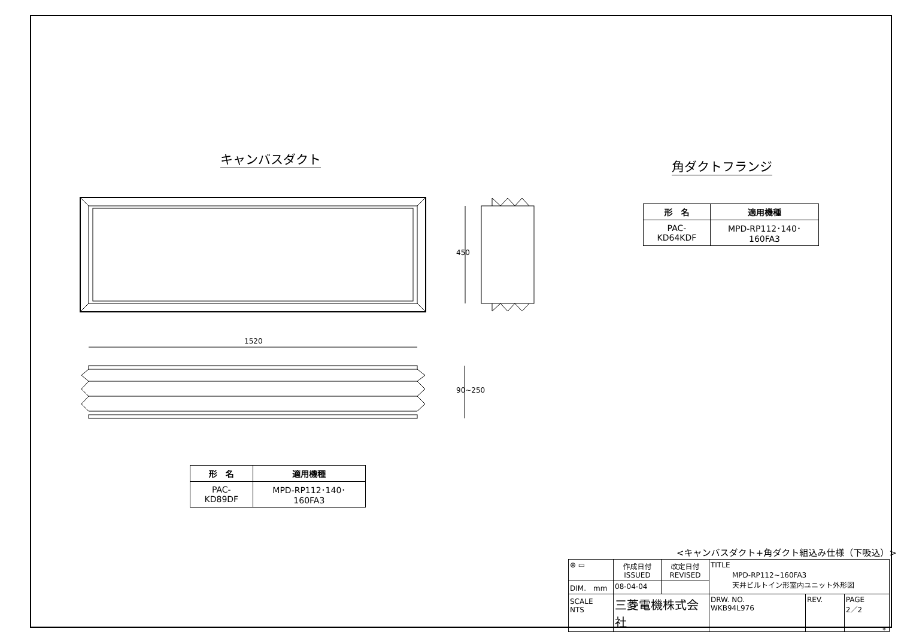キャンバスダクト 角ダクトフランジ
1520
450
90~250
| 形 名 | 適用機種 |
| --- | --- |
| PAC-KD64KDF | MPD-RP112･140･160FA3 |
| 形 名 | 適用機種 |
| --- | --- |
| PAC-KD89DF | MPD-RP112･140･160FA3 |
<キャンバスダクト+角ダクト組込み仕様（下吸込）>
| ⊕ ▭ | 作成日付 ISSUED | 改定日付 REVISED | TITLE MPD-RP112~160FA3 天井ビルトイン形室内ユニット外形図 | | |
| DIM. mm | 08-04-04 | | | | |
| SCALE NTS | 三菱電機株式会社 | | DRW. NO. WKB94L976 | REV. | PAGE 2／2 |
*